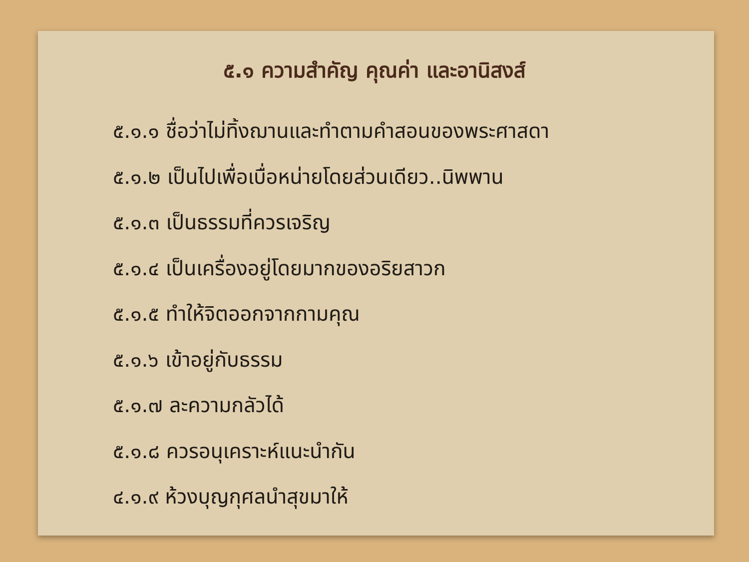๕.๑ ความสำคัญ คุณค่า และอานิสงส์
๕.๑.๑ ชื่อว่าไม่ทิ้งฌานและทำตามคำสอนของพระศาสดา
๕.๑.๒ เป็นไปเพื่อเบื่อหน่ายโดยส่วนเดียว..นิพพาน
๕.๑.๓ เป็นธรรมที่ควรเจริญ
๕.๑.๔ เป็นเครื่องอยู่โดยมากของอริยสาวก
๕.๑.๕ ทำให้จิตออกจากกามคุณ
๕.๑.๖ เข้าอยู่กับธรรม
๕.๑.๗ ละความกลัวได้
๕.๑.๘ ควรอนุเคราะห์แนะนำกัน
๔.๑.๙ ห้วงบุญกุศลนำสุขมาให้